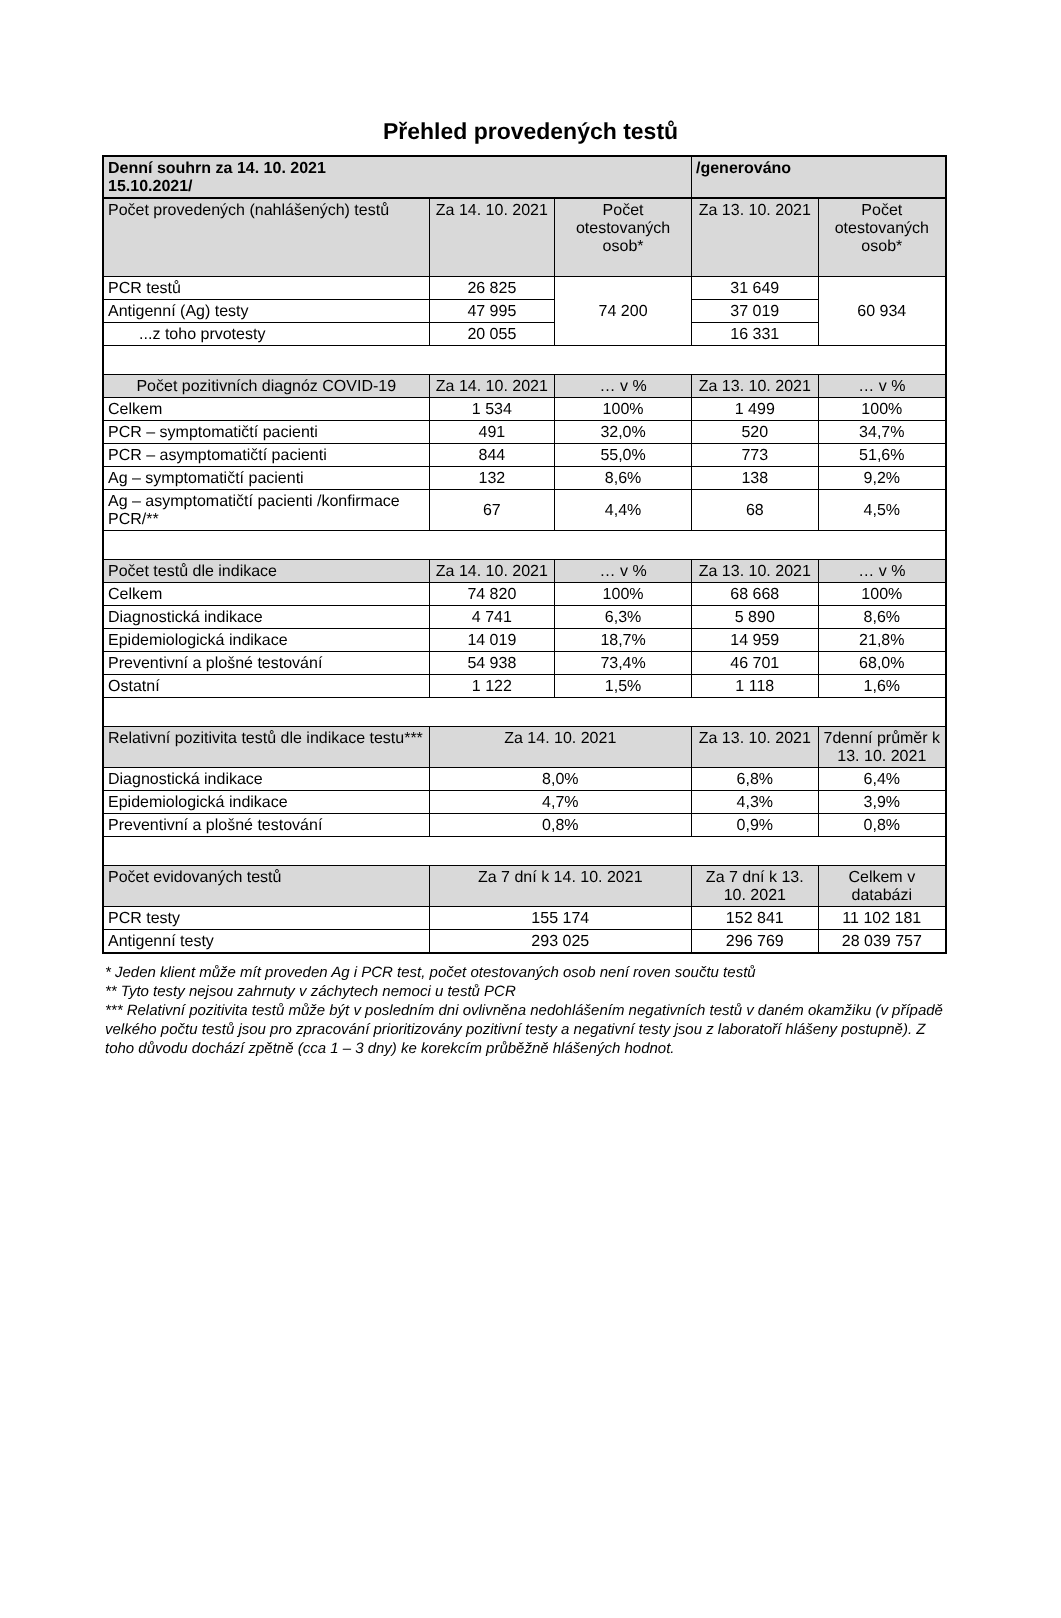Přehled provedených testů
| Denní souhrn za 14. 10. 2021 15.10.2021/ | | | /generováno | |
| Počet provedených (nahlášených) testů | Za 14. 10. 2021 | Počet otestovaných osob* | Za 13. 10. 2021 | Počet otestovaných osob* |
| PCR testů | 26 825 | 74 200 | 31 649 | 60 934 |
| Antigenní (Ag) testy | 47 995 | | 37 019 | |
| ...z toho prvotesty | 20 055 | | 16 331 | |
| Počet pozitivních diagnóz COVID-19 | Za 14. 10. 2021 | … v % | Za 13. 10. 2021 | … v % |
| Celkem | 1 534 | 100% | 1 499 | 100% |
| PCR – symptomatičtí pacienti | 491 | 32,0% | 520 | 34,7% |
| PCR – asymptomatičtí pacienti | 844 | 55,0% | 773 | 51,6% |
| Ag – symptomatičtí pacienti | 132 | 8,6% | 138 | 9,2% |
| Ag – asymptomatičtí pacienti /konfirmace PCR/** | 67 | 4,4% | 68 | 4,5% |
| Počet testů dle indikace | Za 14. 10. 2021 | … v % | Za 13. 10. 2021 | … v % |
| Celkem | 74 820 | 100% | 68 668 | 100% |
| Diagnostická indikace | 4 741 | 6,3% | 5 890 | 8,6% |
| Epidemiologická indikace | 14 019 | 18,7% | 14 959 | 21,8% |
| Preventivní a plošné testování | 54 938 | 73,4% | 46 701 | 68,0% |
| Ostatní | 1 122 | 1,5% | 1 118 | 1,6% |
| Relativní pozitivita testů dle indikace testu*** | Za 14. 10. 2021 | | Za 13. 10. 2021 | 7denní průměr k 13. 10. 2021 |
| Diagnostická indikace | 8,0% | | 6,8% | 6,4% |
| Epidemiologická indikace | 4,7% | | 4,3% | 3,9% |
| Preventivní a plošné testování | 0,8% | | 0,9% | 0,8% |
| Počet evidovaných testů | Za 7 dní k 14. 10. 2021 | | Za 7 dní k 13. 10. 2021 | Celkem v databázi |
| PCR testy | 155 174 | | 152 841 | 11 102 181 |
| Antigenní testy | 293 025 | | 296 769 | 28 039 757 |
* Jeden klient může mít proveden Ag i PCR test, počet otestovaných osob není roven součtu testů
** Tyto testy nejsou zahrnuty v záchytech nemoci u testů PCR
*** Relativní pozitivita testů může být v posledním dni ovlivněna nedohlášením negativních testů v daném okamžiku (v případě velkého počtu testů jsou pro zpracování prioritizovány pozitivní testy a negativní testy jsou z laboratoří hlášeny postupně). Z toho důvodu dochází zpětně (cca 1 – 3 dny) ke korekcím průběžně hlášených hodnot.